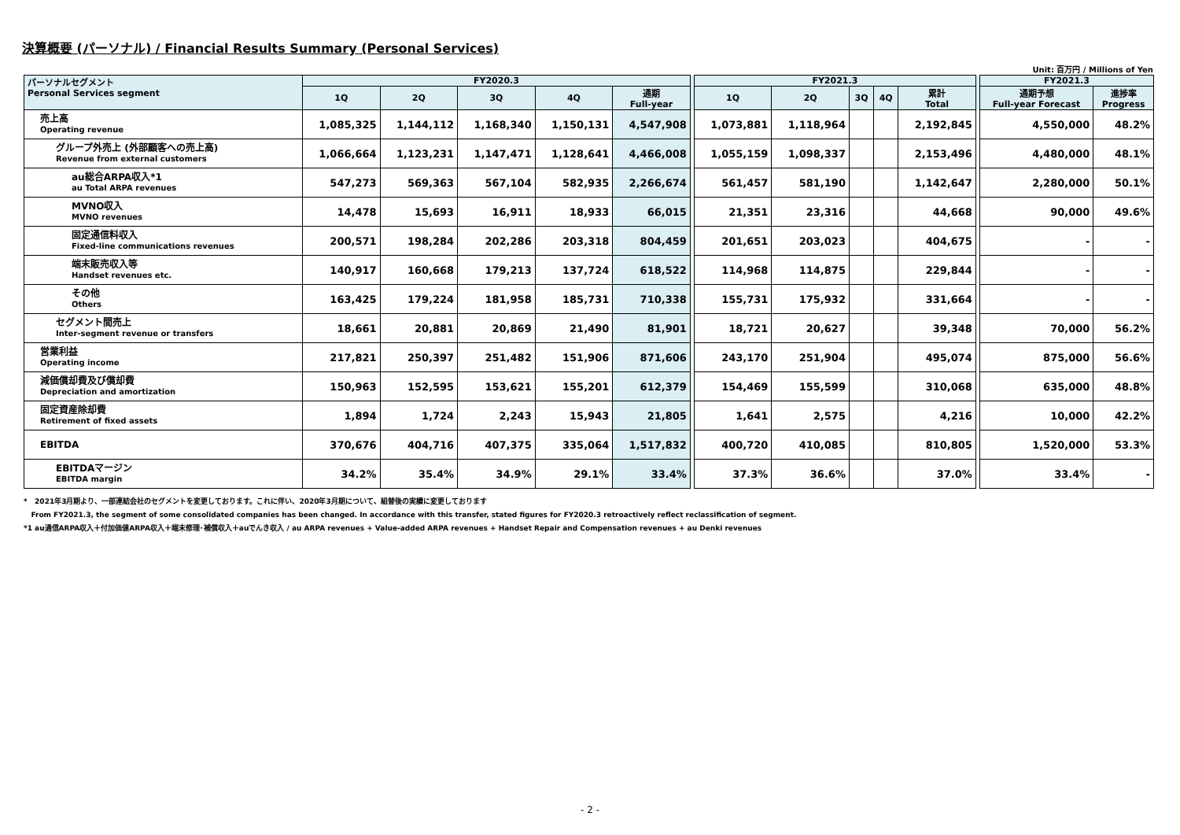決算概要 (パーソナル) / Financial Results Summary (Personal Services)
Unit: 百万円 / Millions of Yen
| パーソナルセグメント Personal Services segment | FY2020.3 | | | | | | FY2021.3 | | | | | | FY2021.3 | |
| --- | --- | --- | --- | --- | --- | --- | --- | --- | --- | --- | --- | --- | --- | --- |
| | 1Q | 2Q | 3Q | 4Q | 通期 Full-year | | 1Q | 2Q | 3Q | 4Q | 累計 Total | | 通期予想 Full-year Forecast | 進捗率 Progress |
| 売上高 Operating revenue | 1,085,325 | 1,144,112 | 1,168,340 | 1,150,131 | 4,547,908 | | 1,073,881 | 1,118,964 | | | 2,192,845 | | 4,550,000 | 48.2% |
| グループ外売上 (外部顧客への売上高) Revenue from external customers | 1,066,664 | 1,123,231 | 1,147,471 | 1,128,641 | 4,466,008 | | 1,055,159 | 1,098,337 | | | 2,153,496 | | 4,480,000 | 48.1% |
| au総合ARPA収入*1 au Total ARPA revenues | 547,273 | 569,363 | 567,104 | 582,935 | 2,266,674 | | 561,457 | 581,190 | | | 1,142,647 | | 2,280,000 | 50.1% |
| MVNO収入 MVNO revenues | 14,478 | 15,693 | 16,911 | 18,933 | 66,015 | | 21,351 | 23,316 | | | 44,668 | | 90,000 | 49.6% |
| 固定通信料収入 Fixed-line communications revenues | 200,571 | 198,284 | 202,286 | 203,318 | 804,459 | | 201,651 | 203,023 | | | 404,675 | | - | - |
| 端末販売収入等 Handset revenues etc. | 140,917 | 160,668 | 179,213 | 137,724 | 618,522 | | 114,968 | 114,875 | | | 229,844 | | - | - |
| その他 Others | 163,425 | 179,224 | 181,958 | 185,731 | 710,338 | | 155,731 | 175,932 | | | 331,664 | | - | - |
| セグメント間売上 Inter-segment revenue or transfers | 18,661 | 20,881 | 20,869 | 21,490 | 81,901 | | 18,721 | 20,627 | | | 39,348 | | 70,000 | 56.2% |
| 営業利益 Operating income | 217,821 | 250,397 | 251,482 | 151,906 | 871,606 | | 243,170 | 251,904 | | | 495,074 | | 875,000 | 56.6% |
| 減価償却費及び償却費 Depreciation and amortization | 150,963 | 152,595 | 153,621 | 155,201 | 612,379 | | 154,469 | 155,599 | | | 310,068 | | 635,000 | 48.8% |
| 固定資産除却費 Retirement of fixed assets | 1,894 | 1,724 | 2,243 | 15,943 | 21,805 | | 1,641 | 2,575 | | | 4,216 | | 10,000 | 42.2% |
| EBITDA | 370,676 | 404,716 | 407,375 | 335,064 | 1,517,832 | | 400,720 | 410,085 | | | 810,805 | | 1,520,000 | 53.3% |
| EBITDAマージン EBITDA margin | 34.2% | 35.4% | 34.9% | 29.1% | 33.4% | | 37.3% | 36.6% | | | 37.0% | | 33.4% | - |
* 2021年3月期より、一部連結会社のセグメントを変更しております。これに伴い、2020年3月期について、組替後の実績に変更しております
From FY2021.3, the segment of some consolidated companies has been changed. In accordance with this transfer, stated figures for FY2020.3 retroactively reflect reclassification of segment.
*1 au通信ARPA収入＋付加価値ARPA収入＋端末修理･補償収入＋auでんき収入 / au ARPA revenues + Value-added ARPA revenues + Handset Repair and Compensation revenues + au Denki revenues
- 2 -